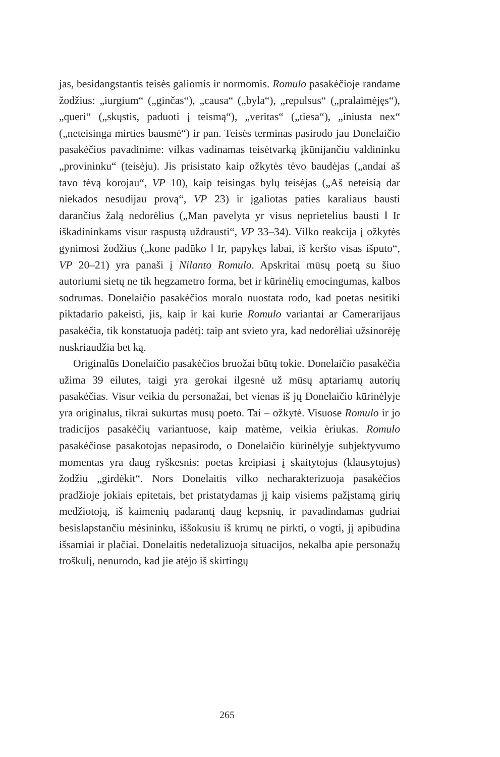jas, besidangstantis teisės galiomis ir normomis. Romulo pasakėčioje randame žodžius: „iurgium“ („ginčas“), „causa“ („byla“), „repulsus“ („pralaimėjęs“), „queri“ („skųstis, paduoti į teismą“), „veritas“ („tiesa“), „iniusta nex“ („neteisinga mirties bausmė“) ir pan. Teisės terminas pasirodo jau Donelaičio pasakėčios pavadinime: vilkas vadinamas teisėtvarką įkūnijančiu valdininku „provininku“ (teisėju). Jis prisistato kaip ožkytės tėvo baudėjas („andai aš tavo tėvą korojau“, VP 10), kaip teisingas bylų teisėjas („Aš neteisią dar niekados nesūdijau provą“, VP 23) ir įgaliotas paties karaliaus bausti darančius žalą nedorėlius („Man pavelyta yr visus neprietelius bausti ‖ Ir iškadininkams visur raspustą uždrausti“, VP 33–34). Vilko reakcija į ožkytės gynimosi žodžius („kone padūko ‖ Ir, papykęs labai, iš keršto visas išputo“, VP 20–21) yra panaši į Nilanto Romulo. Apskritai mūsų poetą su šiuo autoriumi sietų ne tik hegzametro forma, bet ir kūrinėlių emocingumas, kalbos sodrumas. Donelaičio pasakėčios moralo nuostata rodo, kad poetas nesitiki piktadario pakeisti, jis, kaip ir kai kurie Romulo variantai ar Camerarijaus pasakėčia, tik konstatuoja padėtį: taip ant svieto yra, kad nedorėliai užsinorėję nuskriaudžia bet ką.
Originalūs Donelaičio pasakėčios bruožai būtų tokie. Donelaičio pasakėčia užima 39 eilutes, taigi yra gerokai ilgesnė už mūsų aptariamų autorių pasakėčias. Visur veikia du personažai, bet vienas iš jų Donelaičio kūrinėlyje yra originalus, tikrai sukurtas mūsų poeto. Tai – ožkytė. Visuose Romulo ir jo tradicijos pasakėčių variantuose, kaip matėme, veikia ėriukas. Romulo pasakėčiose pasakotojas nepasirodo, o Donelaičio kūrinėlyje subjektyvumo momentas yra daug ryškesnis: poetas kreipiasi į skaitytojus (klausytojus) žodžiu „girdėkit“. Nors Donelaitis vilko necharakterizuoja pasakėčios pradžioje jokiais epitetais, bet pristatydamas jį kaip visiems pažįstamą girių medžiotoją, iš kaimenių padarantį daug kepsnių, ir pavadindamas gudriai besislapstančiu mėsininku, iššokusiu iš krūmų ne pirkti, o vogti, jį apibūdina išsamiai ir plačiai. Donelaitis nedetalizuoja situacijos, nekalba apie personažų troškulį, nenurodo, kad jie atėjo iš skirtingų
265